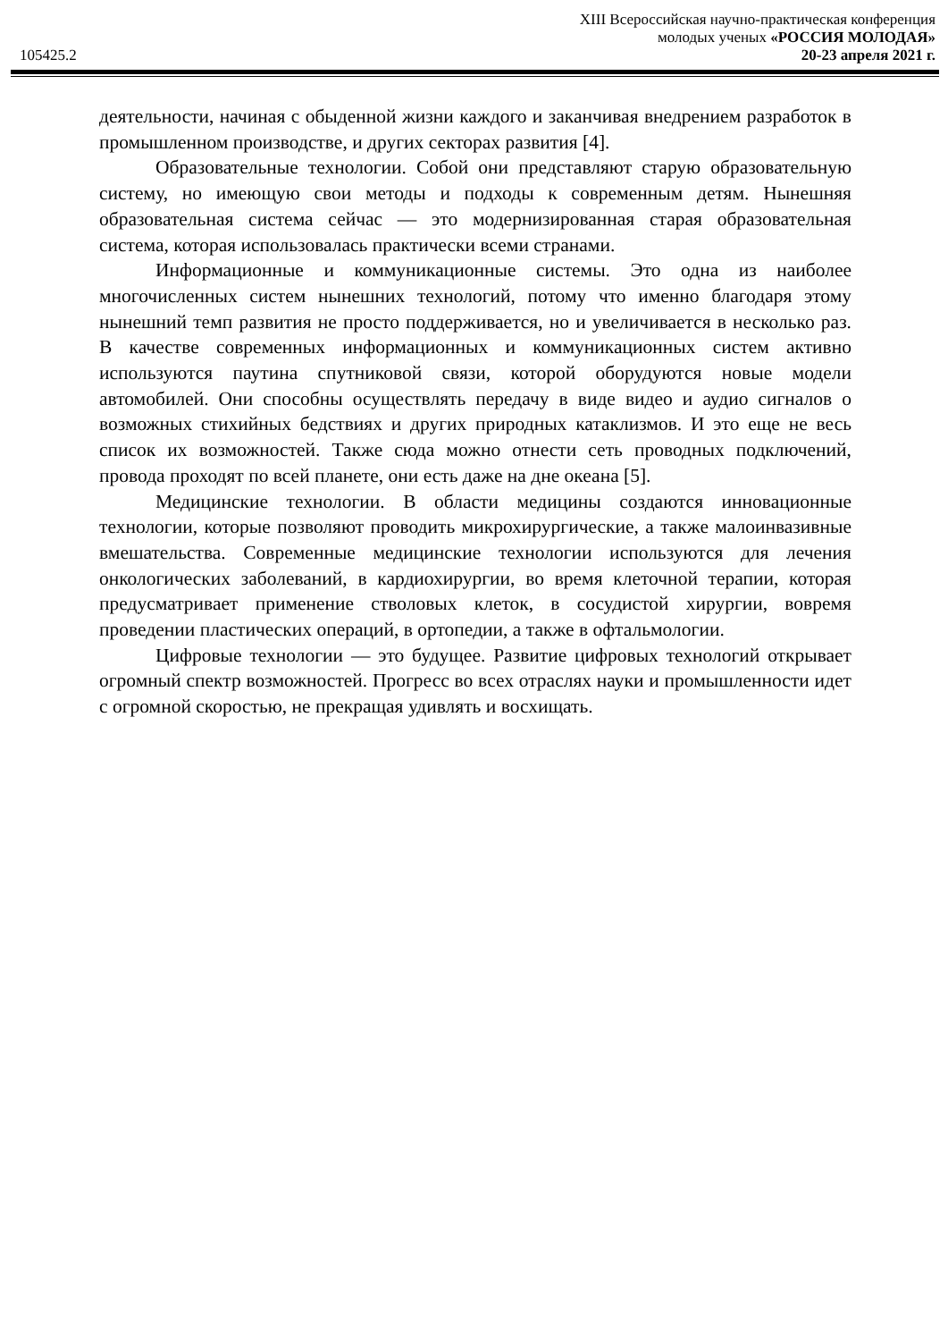XIII Всероссийская научно-практическая конференция
молодых ученых «РОССИЯ МОЛОДАЯ»
105425.2 20-23 апреля 2021 г.
деятельности, начиная с обыденной жизни каждого и заканчивая внедрением разработок в промышленном производстве, и других секторах развития [4].
Образовательные технологии. Собой они представляют старую образовательную систему, но имеющую свои методы и подходы к современным детям. Нынешняя образовательная система сейчас — это модернизированная старая образовательная система, которая использовалась практически всеми странами.
Информационные и коммуникационные системы. Это одна из наиболее многочисленных систем нынешних технологий, потому что именно благодаря этому нынешний темп развития не просто поддерживается, но и увеличивается в несколько раз. В качестве современных информационных и коммуникационных систем активно используются паутина спутниковой связи, которой оборудуются новые модели автомобилей. Они способны осуществлять передачу в виде видео и аудио сигналов о возможных стихийных бедствиях и других природных катаклизмов. И это еще не весь список их возможностей. Также сюда можно отнести сеть проводных подключений, провода проходят по всей планете, они есть даже на дне океана [5].
Медицинские технологии. В области медицины создаются инновационные технологии, которые позволяют проводить микрохирургические, а также малоинвазивные вмешательства. Современные медицинские технологии используются для лечения онкологических заболеваний, в кардиохирургии, во время клеточной терапии, которая предусматривает применение стволовых клеток, в сосудистой хирургии, вовремя проведении пластических операций, в ортопедии, а также в офтальмологии.
Цифровые технологии — это будущее. Развитие цифровых технологий открывает огромный спектр возможностей. Прогресс во всех отраслях науки и промышленности идет с огромной скоростью, не прекращая удивлять и восхищать.